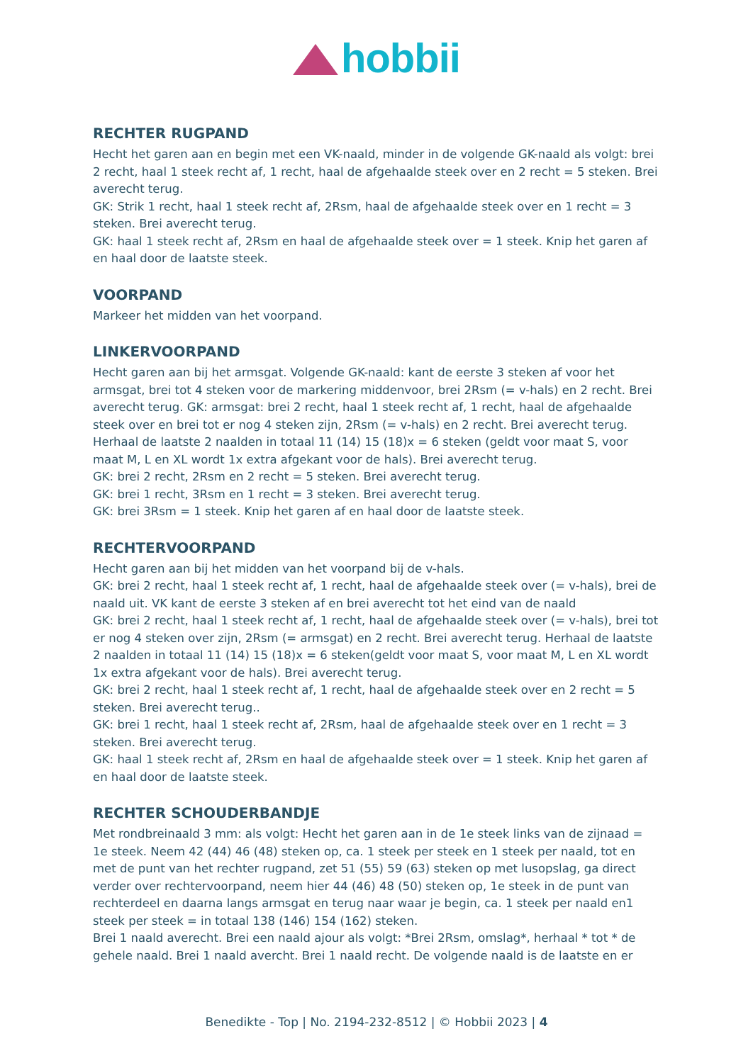hobbii
RECHTER RUGPAND
Hecht het garen aan en begin met een VK-naald, minder in de volgende GK-naald als volgt: brei 2 recht, haal 1 steek recht af, 1 recht, haal de afgehaalde steek over en 2 recht = 5 steken. Brei averecht terug.
GK: Strik 1 recht, haal 1 steek recht af, 2Rsm, haal de afgehaalde steek over en 1 recht = 3 steken. Brei averecht terug.
GK: haal 1 steek recht af, 2Rsm en haal de afgehaalde steek over = 1 steek. Knip het garen af en haal door de laatste steek.
VOORPAND
Markeer het midden van het voorpand.
LINKERVOORPAND
Hecht garen aan bij het armsgat. Volgende GK-naald: kant de eerste 3 steken af voor het armsgat, brei tot 4 steken voor de markering middenvoor, brei 2Rsm (= v-hals) en 2 recht. Brei averecht terug. GK: armsgat: brei 2 recht, haal 1 steek recht af, 1 recht, haal de afgehaalde steek over en brei tot er nog 4 steken zijn, 2Rsm (= v-hals) en 2 recht. Brei averecht terug. Herhaal de laatste 2 naalden in totaal 11 (14) 15 (18)x = 6 steken (geldt voor maat S, voor maat M, L en XL wordt 1x extra afgekant voor de hals). Brei averecht terug.
GK: brei 2 recht, 2Rsm en 2 recht = 5 steken. Brei averecht terug.
GK: brei 1 recht, 3Rsm en 1 recht = 3 steken. Brei averecht terug.
GK: brei 3Rsm = 1 steek. Knip het garen af en haal door de laatste steek.
RECHTERVOORPAND
Hecht garen aan bij het midden van het voorpand bij de v-hals.
GK: brei 2 recht, haal 1 steek recht af, 1 recht, haal de afgehaalde steek over (= v-hals), brei de naald uit. VK kant de eerste 3 steken af en brei averecht tot het eind van de naald
GK: brei 2 recht, haal 1 steek recht af, 1 recht, haal de afgehaalde steek over (= v-hals), brei tot er nog 4 steken over zijn, 2Rsm (= armsgat) en 2 recht. Brei averecht terug. Herhaal de laatste 2 naalden in totaal 11 (14) 15 (18)x = 6 steken(geldt voor maat S, voor maat M, L en XL wordt 1x extra afgekant voor de hals). Brei averecht terug.
GK: brei 2 recht, haal 1 steek recht af, 1 recht, haal de afgehaalde steek over en 2 recht = 5 steken. Brei averecht terug..
GK: brei 1 recht, haal 1 steek recht af, 2Rsm, haal de afgehaalde steek over en 1 recht = 3 steken. Brei averecht terug.
GK: haal 1 steek recht af, 2Rsm en haal de afgehaalde steek over = 1 steek. Knip het garen af en haal door de laatste steek.
RECHTER SCHOUDERBANDJE
Met rondbreinaald 3 mm: als volgt: Hecht het garen aan in de 1e steek links van de zijnaad = 1e steek. Neem 42 (44) 46 (48) steken op, ca. 1 steek per steek en 1 steek per naald, tot en met de punt van het rechter rugpand, zet 51 (55) 59 (63) steken op met lusopslag, ga direct verder over rechtervoorpand, neem hier 44 (46) 48 (50) steken op, 1e steek in de punt van rechterdeel en daarna langs armsgat en terug naar waar je begin, ca. 1 steek per naald en1 steek per steek = in totaal 138 (146) 154 (162) steken.
Brei 1 naald averecht. Brei een naald ajour als volgt: *Brei 2Rsm, omslag*, herhaal * tot * de gehele naald. Brei 1 naald avercht. Brei 1 naald recht. De volgende naald is de laatste en er
Benedikte - Top | No. 2194-232-8512 | © Hobbii 2023 | 4